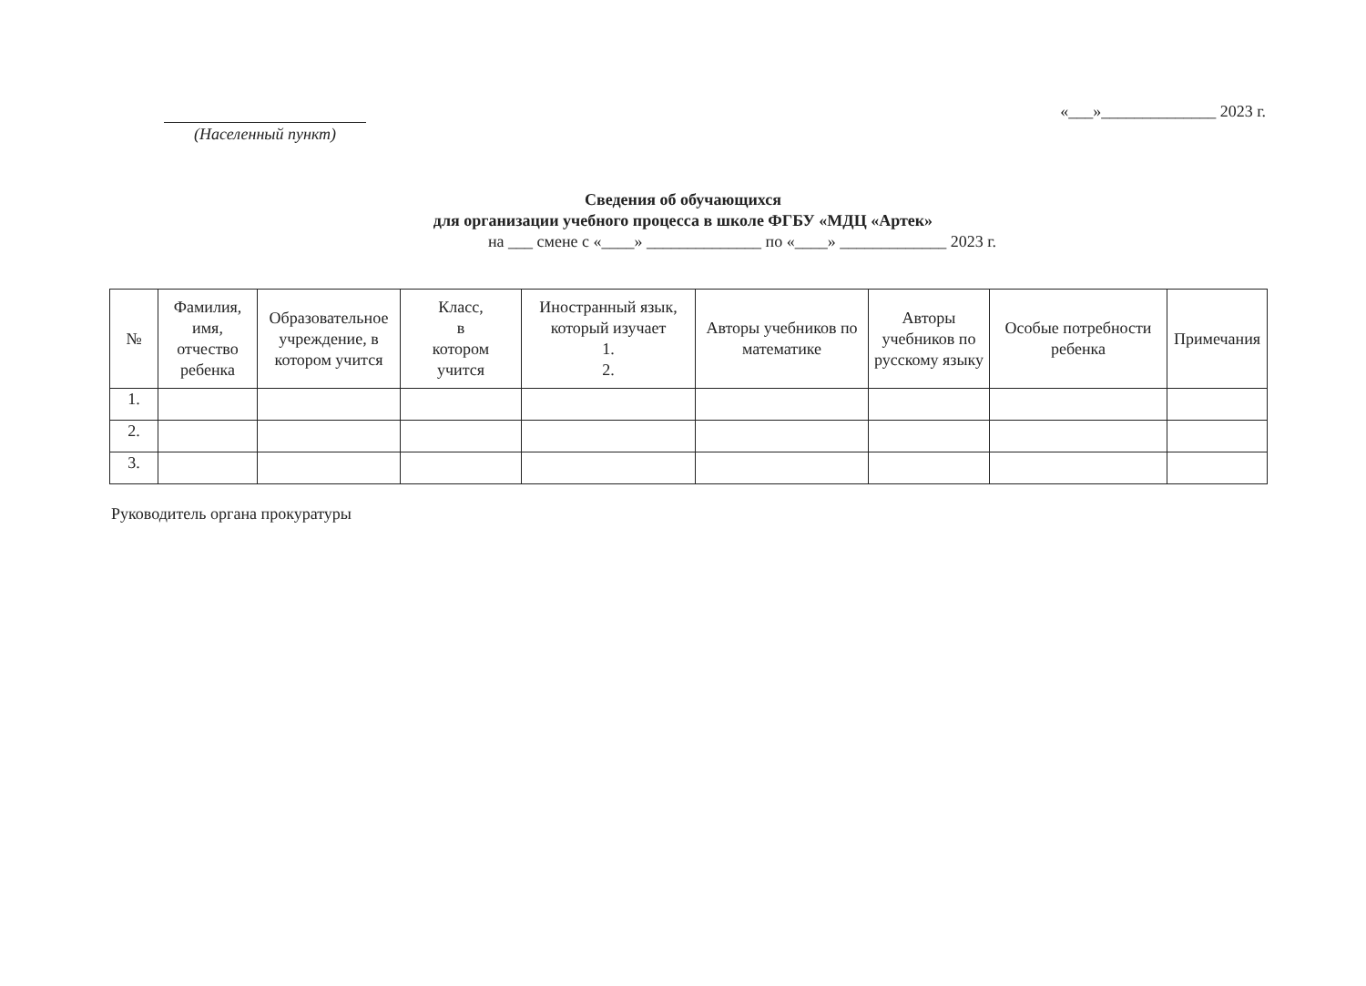(Населенный пункт) «___»______________ 2023 г.
Сведения об обучающихся
для организации учебного процесса в школе ФГБУ «МДЦ «Артек»
на ___ смене с «____» ______________ по «____» _____________ 2023 г.
| № | Фамилия, имя, отчество ребенка | Образовательное учреждение, в котором учится | Класс, в котором учится | Иностранный язык, который изучает 1. 2. | Авторы учебников по математике | Авторы учебников по русскому языку | Особые потребности ребенка | Примечания |
| --- | --- | --- | --- | --- | --- | --- | --- | --- |
| 1. | | | | | | | | |
| 2. | | | | | | | | |
| 3. | | | | | | | | |
Руководитель органа прокуратуры